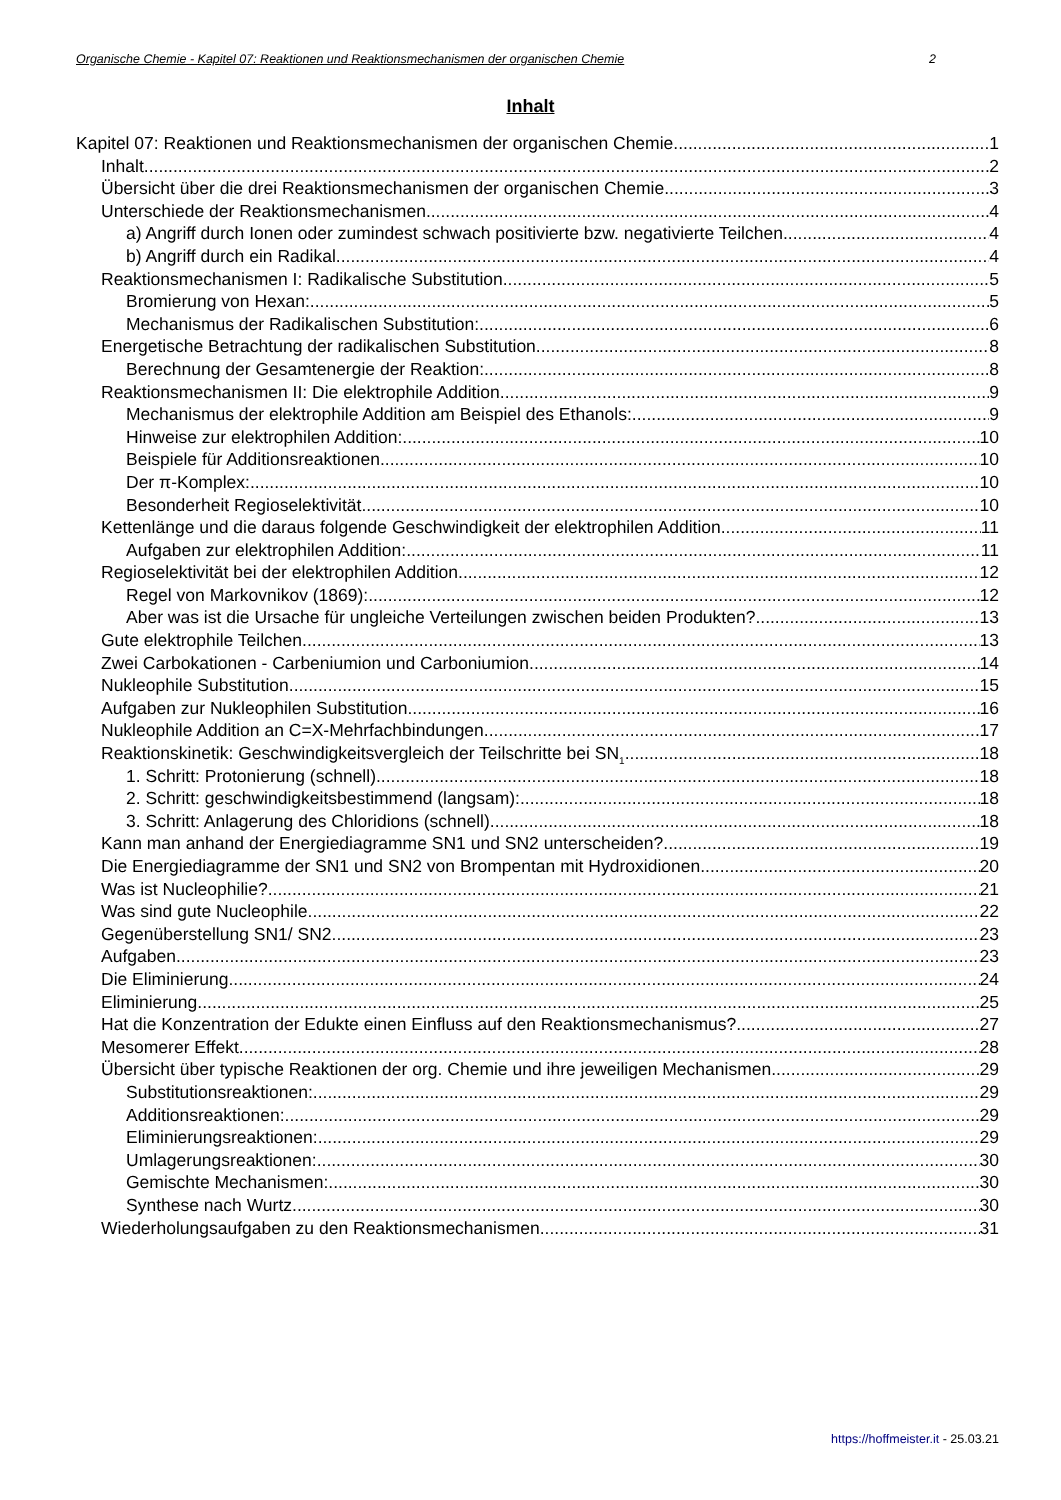Organische Chemie - Kapitel 07: Reaktionen und Reaktionsmechanismen der organischen Chemie 2
Inhalt
Kapitel 07: Reaktionen und Reaktionsmechanismen der organischen Chemie 1
Inhalt 2
Übersicht über die drei Reaktionsmechanismen der organischen Chemie 3
Unterschiede der Reaktionsmechanismen 4
a) Angriff durch Ionen oder zumindest schwach positivierte bzw. negativierte Teilchen 4
b) Angriff durch ein Radikal 4
Reaktionsmechanismen I: Radikalische Substitution 5
Bromierung von Hexan: 5
Mechanismus der Radikalischen Substitution: 6
Energetische Betrachtung der radikalischen Substitution 8
Berechnung der Gesamtenergie der Reaktion: 8
Reaktionsmechanismen II: Die elektrophile Addition 9
Mechanismus der elektrophile Addition am Beispiel des Ethanols: 9
Hinweise zur elektrophilen Addition: 10
Beispiele für Additionsreaktionen 10
Der π-Komplex: 10
Besonderheit Regioselektivität 10
Kettenlänge und die daraus folgende Geschwindigkeit der elektrophilen Addition 11
Aufgaben zur elektrophilen Addition: 11
Regioselektivität bei der elektrophilen Addition 12
Regel von Markovnikov (1869): 12
Aber was ist die Ursache für ungleiche Verteilungen zwischen beiden Produkten? 13
Gute elektrophile Teilchen 13
Zwei Carbokationen - Carbeniumion und Carboniumion 14
Nukleophile Substitution 15
Aufgaben zur Nukleophilen Substitution 16
Nukleophile Addition an C=X-Mehrfachbindungen 17
Reaktionskinetik: Geschwindigkeitsvergleich der Teilschritte bei SN<sub>1</sub> 18
1. Schritt: Protonierung (schnell) 18
2. Schritt: geschwindigkeitsbestimmend (langsam): 18
3. Schritt: Anlagerung des Chloridions (schnell) 18
Kann man anhand der Energiediagramme SN1 und SN2 unterscheiden? 19
Die Energiediagramme der SN1 und SN2 von Brompentan mit Hydroxidionen 20
Was ist Nucleophilie? 21
Was sind gute Nucleophile 22
Gegenüberstellung SN1/ SN2 23
Aufgaben 23
Die Eliminierung 24
Eliminierung 25
Hat die Konzentration der Edukte einen Einfluss auf den Reaktionsmechanismus? 27
Mesomerer Effekt 28
Übersicht über typische Reaktionen der org. Chemie und ihre jeweiligen Mechanismen 29
Substitutionsreaktionen: 29
Additionsreaktionen: 29
Eliminierungsreaktionen: 29
Umlagerungsreaktionen: 30
Gemischte Mechanismen: 30
Synthese nach Wurtz 30
Wiederholungsaufgaben zu den Reaktionsmechanismen 31
https://hoffmeister.it - 25.03.21